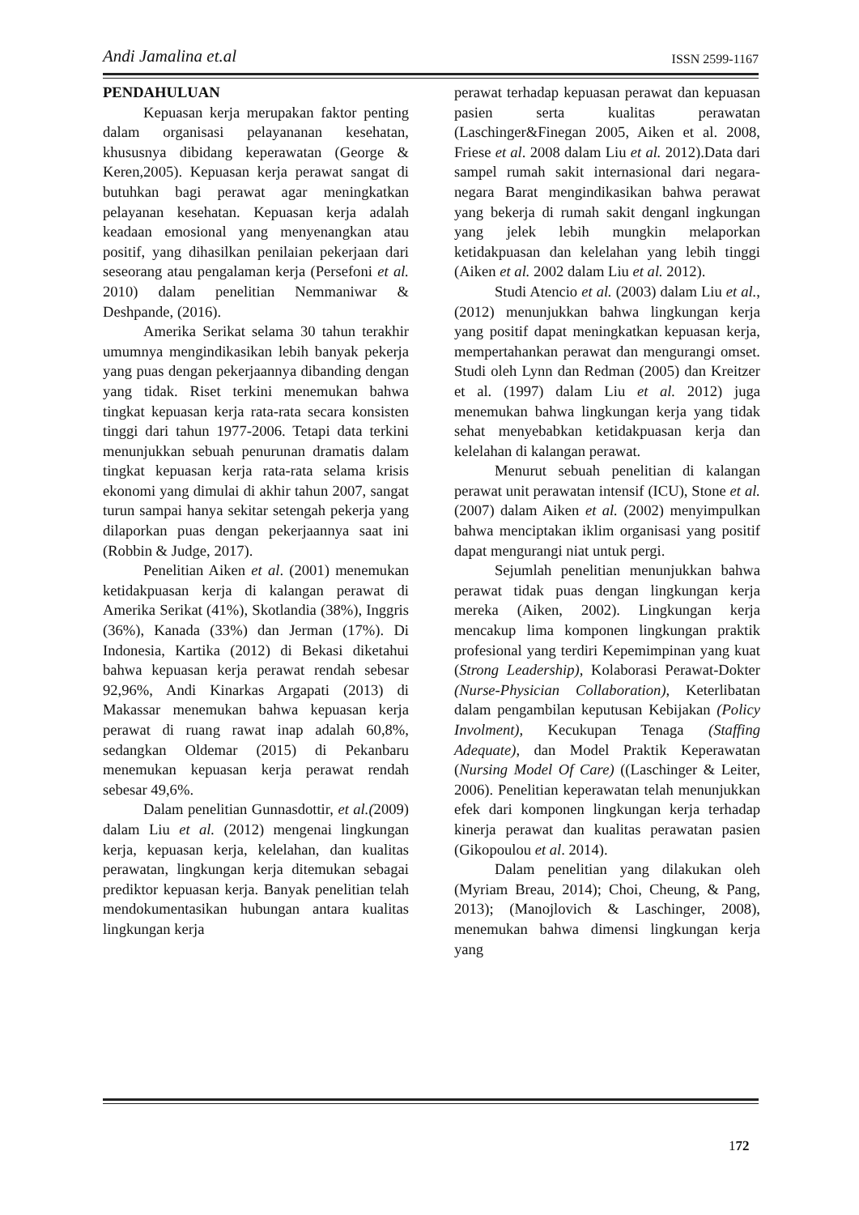Andi Jamalina et.al ISSN 2599-1167
PENDAHULUAN
Kepuasan kerja merupakan faktor penting dalam organisasi pelayananan kesehatan, khususnya dibidang keperawatan (George & Keren,2005). Kepuasan kerja perawat sangat di butuhkan bagi perawat agar meningkatkan pelayanan kesehatan. Kepuasan kerja adalah keadaan emosional yang menyenangkan atau positif, yang dihasilkan penilaian pekerjaan dari seseorang atau pengalaman kerja (Persefoni et al. 2010) dalam penelitian Nemmaniwar & Deshpande, (2016).
Amerika Serikat selama 30 tahun terakhir umumnya mengindikasikan lebih banyak pekerja yang puas dengan pekerjaannya dibanding dengan yang tidak. Riset terkini menemukan bahwa tingkat kepuasan kerja rata-rata secara konsisten tinggi dari tahun 1977-2006. Tetapi data terkini menunjukkan sebuah penurunan dramatis dalam tingkat kepuasan kerja rata-rata selama krisis ekonomi yang dimulai di akhir tahun 2007, sangat turun sampai hanya sekitar setengah pekerja yang dilaporkan puas dengan pekerjaannya saat ini (Robbin & Judge, 2017).
Penelitian Aiken et al. (2001) menemukan ketidakpuasan kerja di kalangan perawat di Amerika Serikat (41%), Skotlandia (38%), Inggris (36%), Kanada (33%) dan Jerman (17%). Di Indonesia, Kartika (2012) di Bekasi diketahui bahwa kepuasan kerja perawat rendah sebesar 92,96%, Andi Kinarkas Argapati (2013) di Makassar menemukan bahwa kepuasan kerja perawat di ruang rawat inap adalah 60,8%, sedangkan Oldemar (2015) di Pekanbaru menemukan kepuasan kerja perawat rendah sebesar 49,6%.
Dalam penelitian Gunnasdottir, et al.(2009) dalam Liu et al. (2012) mengenai lingkungan kerja, kepuasan kerja, kelelahan, dan kualitas perawatan, lingkungan kerja ditemukan sebagai prediktor kepuasan kerja. Banyak penelitian telah mendokumentasikan hubungan antara kualitas lingkungan kerja
perawat terhadap kepuasan perawat dan kepuasan pasien serta kualitas perawatan (Laschinger&Finegan 2005, Aiken et al. 2008, Friese et al. 2008 dalam Liu et al. 2012).Data dari sampel rumah sakit internasional dari negara-negara Barat mengindikasikan bahwa perawat yang bekerja di rumah sakit denganl ingkungan yang jelek lebih mungkin melaporkan ketidakpuasan dan kelelahan yang lebih tinggi (Aiken et al. 2002 dalam Liu et al. 2012).
Studi Atencio et al. (2003) dalam Liu et al., (2012) menunjukkan bahwa lingkungan kerja yang positif dapat meningkatkan kepuasan kerja, mempertahankan perawat dan mengurangi omset. Studi oleh Lynn dan Redman (2005) dan Kreitzer et al. (1997) dalam Liu et al. 2012) juga menemukan bahwa lingkungan kerja yang tidak sehat menyebabkan ketidakpuasan kerja dan kelelahan di kalangan perawat.
Menurut sebuah penelitian di kalangan perawat unit perawatan intensif (ICU), Stone et al.(2007) dalam Aiken et al. (2002) menyimpulkan bahwa menciptakan iklim organisasi yang positif dapat mengurangi niat untuk pergi.
Sejumlah penelitian menunjukkan bahwa perawat tidak puas dengan lingkungan kerja mereka (Aiken, 2002). Lingkungan kerja mencakup lima komponen lingkungan praktik profesional yang terdiri Kepemimpinan yang kuat (Strong Leadership), Kolaborasi Perawat-Dokter (Nurse-Physician Collaboration), Keterlibatan dalam pengambilan keputusan Kebijakan (Policy Involment), Kecukupan Tenaga (Staffing Adequate), dan Model Praktik Keperawatan (Nursing Model Of Care) ((Laschinger & Leiter, 2006). Penelitian keperawatan telah menunjukkan efek dari komponen lingkungan kerja terhadap kinerja perawat dan kualitas perawatan pasien (Gikopoulou et al. 2014).
Dalam penelitian yang dilakukan oleh (Myriam Breau, 2014); Choi, Cheung, & Pang, 2013); (Manojlovich & Laschinger, 2008), menemukan bahwa dimensi lingkungan kerja yang
172